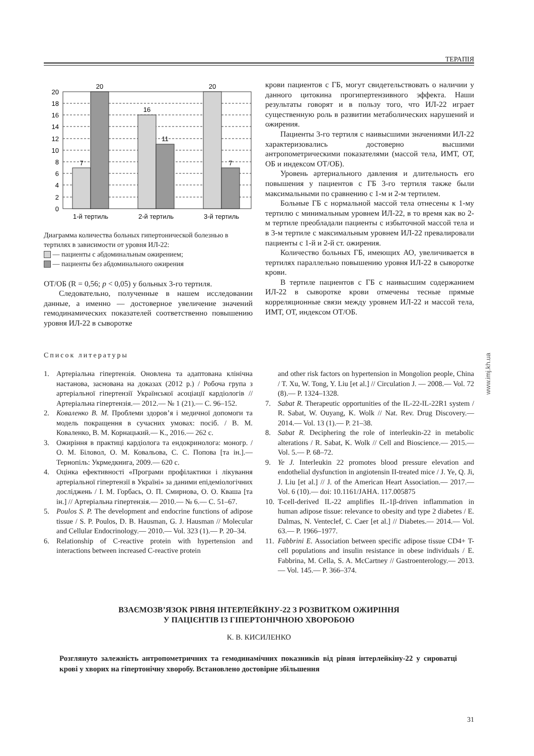ТЕРАПІЯ
20
18
16
14
12
10
8
6
4
2
0
7
20
16
11
20
7
1-й тертиль
2-й тертиль
3-й тертиль
Диаграмма количества больных гипертонической болезнью в тертилях в зависимости от уровня ИЛ-22:
— пациенты с абдоминальным ожирением;
— пациенты без абдоминального ожирения
ОТ/ОБ (R = 0,56; p < 0,05) у больных 3-го тертиля.
Следовательно, полученные в нашем исследовании данные, а именно — достоверное увеличение значений гемодинамических показателей соответственно повышению уровня ИЛ-22 в сыворотке
крови пациентов с ГБ, могут свидетельствовать о наличии у данного цитокина прогипертензивного эффекта. Наши результаты говорят и в пользу того, что ИЛ-22 играет существенную роль в развитии метаболических нарушений и ожирения.
Пациенты 3-го тертиля с наивысшими значениями ИЛ-22 характеризовались достоверно высшими антропометрическими показателями (массой тела, ИМТ, ОТ, ОБ и индексом ОТ/ОБ).
Уровень артериального давления и длительность его повышения у пациентов с ГБ 3-го тертиля также были максимальными по сравнению с 1-м и 2-м тертилем.
Больные ГБ с нормальной массой тела отнесены к 1-му тертилю с минимальным уровнем ИЛ-22, в то время как во 2-м тертиле преобладали пациенты с избыточной массой тела и в 3-м тертиле с максимальным уровнем ИЛ-22 превалировали пациенты с 1-й и 2-й ст. ожирения.
Количество больных ГБ, имеющих АО, увеличивается в тертилях параллельно повышению уровня ИЛ-22 в сыворотке крови.
В тертиле пациентов с ГБ с наивысшим содержанием ИЛ-22 в сыворотке крови отмечены тесные прямые корреляционные связи между уровнем ИЛ-22 и массой тела, ИМТ, ОТ, индексом ОТ/ОБ.
Список литературы
1. Артеріальна гіпертензія. Оновлена та адаптована клінічна настанова, заснована на доказах (2012 р.) / Робоча група з артеріальної гіпертензії Української асоціації кардіологів // Артеріальна гіпертензія.— 2012.— № 1 (21).— С. 96–152.
2. Коваленко В. М. Проблеми здоров’я і медичної допомоги та модель покращення в сучасних умовах: посіб. / В. М. Коваленко, В. М. Корнацький.— К., 2016.— 262 с.
3. Ожиріння в практиці кардіолога та ендокринолога: моногр. / О. М. Біловол, О. М. Ковальова, С. С. Попова [та ін.].— Тернопіль: Укрмедкнига, 2009.— 620 с.
4. Оцінка ефективності «Програми профілактики і лікування артеріальної гіпертензії в Україні» за даними епідеміологічних досліджень / І. М. Горбась, О. П. Смирнова, О. О. Кваша [та ін.] // Артеріальна гіпертензія.— 2010.— № 6.— С. 51–67.
5. Poulos S. P. The development and endocrine functions of adipose tissue / S. P. Poulos, D. B. Hausman, G. J. Hausman // Molecular and Cellular Endocrinology.— 2010.— Vol. 323 (1).— P. 20–34.
6. Relationship of C-reactive protein with hypertension and interactions between increased C-reactive protein
and other risk factors on hypertension in Mongolion people, China / T. Xu, W. Tong, Y. Liu [et al.] // Circulation J. — 2008.— Vol. 72 (8).— P. 1324–1328.
7. Sabat R. Therapeutic opportunities of the IL-22-IL-22R1 system / R. Sabat, W. Ouyang, K. Wolk // Nat. Rev. Drug Discovery.— 2014.— Vol. 13 (1).— P. 21–38.
8. Sabat R. Deciphering the role of interleukin-22 in metabolic alterations / R. Sabat, K. Wolk // Cell and Bioscience.— 2015.— Vol. 5.— P. 68–72.
9. Ye J. Interleukin 22 promotes blood pressure elevation and endothelial dysfunction in angiotensin II-treated mice / J. Ye, Q. Ji, J. Liu [et al.] // J. of the American Heart Association.— 2017.— Vol. 6 (10).— doi: 10.1161/JAHA. 117.005875
10. T-cell-derived IL-22 amplifies IL-1β-driven inflammation in human adipose tissue: relevance to obesity and type 2 diabetes / E. Dalmas, N. Venteclef, C. Caer [et al.] // Diabetes.— 2014.— Vol. 63.— P. 1966–1977.
11. Fabbrini E. Association between specific adipose tissue CD4+ T-cell populations and insulin resistance in obese individuals / E. Fabbrina, M. Cella, S. A. McCartney // Gastroenterology.— 2013.— Vol. 145.— P. 366–374.
ВЗАЄМОЗВ’ЯЗОК РІВНЯ ІНТЕРЛЕЙКІНУ-22 З РОЗВИТКОМ ОЖИРІННЯ
У ПАЦІЄНТІВ ІЗ ГІПЕРТОНІЧНОЮ ХВОРОБОЮ
К. В. КИСИЛЕНКО
Розглянуто залежність антропометричних та гемодинамічних показників від рівня інтерлейкіну-22 у сироватці крові у хворих на гіпертонічну хворобу. Встановлено достовірне збільшення
31
www.imj.kh.ua